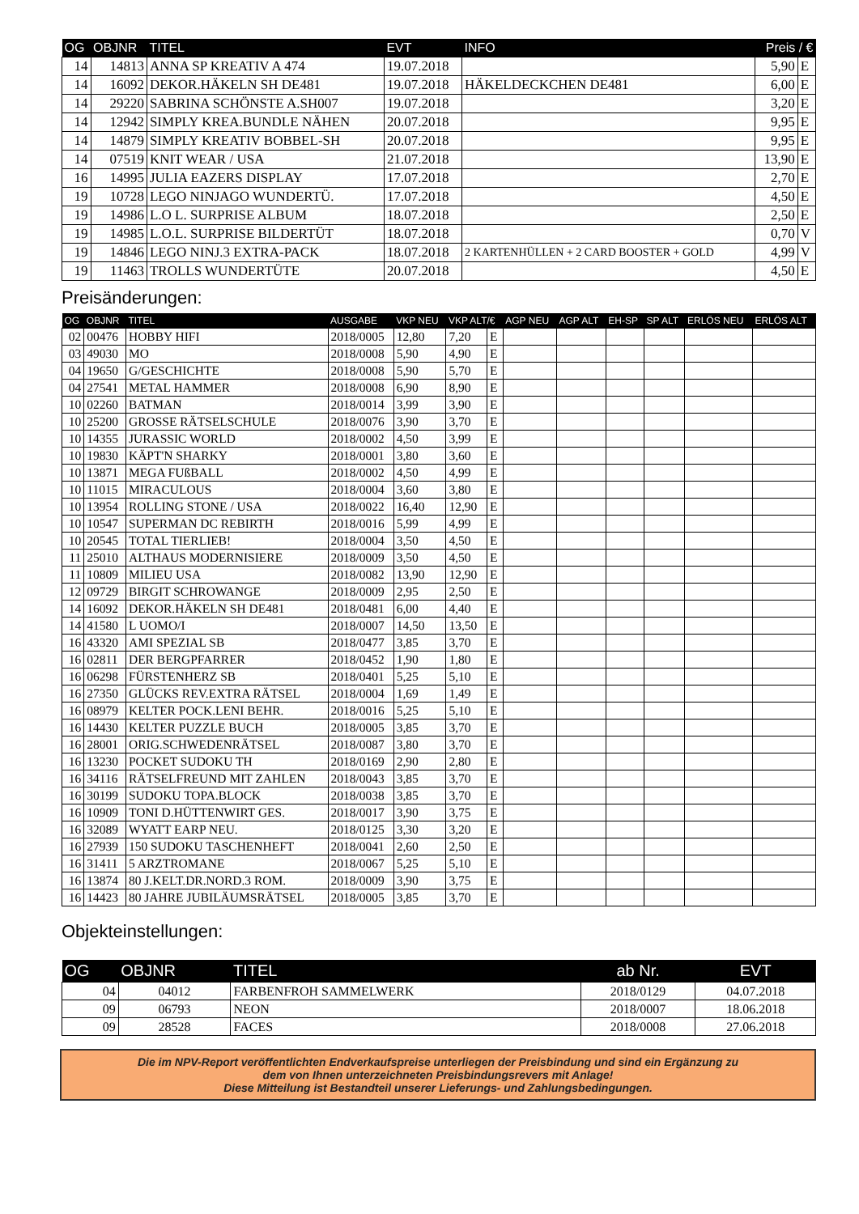| OG | OBJNR | TITEL | EVT | INFO | Preis / € | |
| --- | --- | --- | --- | --- | --- | --- |
| 14 | 14813 | ANNA SP KREATIV A 474 | 19.07.2018 | | 5,90 | E |
| 14 | 16092 | DEKOR.HÄKELN SH DE481 | 19.07.2018 | HÄKELDECKCHEN DE481 | 6,00 | E |
| 14 | 29220 | SABRINA SCHÖNSTE A.SH007 | 19.07.2018 | | 3,20 | E |
| 14 | 12942 | SIMPLY KREA.BUNDLE NÄHEN | 20.07.2018 | | 9,95 | E |
| 14 | 14879 | SIMPLY KREATIV BOBBEL-SH | 20.07.2018 | | 9,95 | E |
| 14 | 07519 | KNIT WEAR / USA | 21.07.2018 | | 13,90 | E |
| 16 | 14995 | JULIA EAZERS DISPLAY | 17.07.2018 | | 2,70 | E |
| 19 | 10728 | LEGO NINJAGO WUNDERTÜ. | 17.07.2018 | | 4,50 | E |
| 19 | 14986 | L.O L. SURPRISE ALBUM | 18.07.2018 | | 2,50 | E |
| 19 | 14985 | L.O.L. SURPRISE BILDERTÜT | 18.07.2018 | | 0,70 | V |
| 19 | 14846 | LEGO NINJ.3 EXTRA-PACK | 18.07.2018 | 2 KARTENHÜLLEN + 2 CARD BOOSTER + GOLD | 4,99 | V |
| 19 | 11463 | TROLLS WUNDERTÜTE | 20.07.2018 | | 4,50 | E |
Preisänderungen:
| OG | OBJNR | TITEL | AUSGABE | VKP NEU | VKP ALT/€ | | AGP NEU | AGP ALT | EH-SP | SP ALT | ERLÖS NEU | ERLÖS ALT |
| --- | --- | --- | --- | --- | --- | --- | --- | --- | --- | --- | --- | --- |
| 02 | 00476 | HOBBY HIFI | 2018/0005 | 12,80 | 7,20 | E | | | | | | |
| 03 | 49030 | MO | 2018/0008 | 5,90 | 4,90 | E | | | | | | |
| 04 | 19650 | G/GESCHICHTE | 2018/0008 | 5,90 | 5,70 | E | | | | | | |
| 04 | 27541 | METAL HAMMER | 2018/0008 | 6,90 | 8,90 | E | | | | | | |
| 10 | 02260 | BATMAN | 2018/0014 | 3,99 | 3,90 | E | | | | | | |
| 10 | 25200 | GROSSE RÄTSELSCHULE | 2018/0076 | 3,90 | 3,70 | E | | | | | | |
| 10 | 14355 | JURASSIC WORLD | 2018/0002 | 4,50 | 3,99 | E | | | | | | |
| 10 | 19830 | KÄPT'N SHARKY | 2018/0001 | 3,80 | 3,60 | E | | | | | | |
| 10 | 13871 | MEGA FUßBALL | 2018/0002 | 4,50 | 4,99 | E | | | | | | |
| 10 | 11015 | MIRACULOUS | 2018/0004 | 3,60 | 3,80 | E | | | | | | |
| 10 | 13954 | ROLLING STONE / USA | 2018/0022 | 16,40 | 12,90 | E | | | | | | |
| 10 | 10547 | SUPERMAN DC REBIRTH | 2018/0016 | 5,99 | 4,99 | E | | | | | | |
| 10 | 20545 | TOTAL TIERLIEB! | 2018/0004 | 3,50 | 4,50 | E | | | | | | |
| 11 | 25010 | ALTHAUS MODERNISIERE | 2018/0009 | 3,50 | 4,50 | E | | | | | | |
| 11 | 10809 | MILIEU USA | 2018/0082 | 13,90 | 12,90 | E | | | | | | |
| 12 | 09729 | BIRGIT SCHROWANGE | 2018/0009 | 2,95 | 2,50 | E | | | | | | |
| 14 | 16092 | DEKOR.HÄKELN SH DE481 | 2018/0481 | 6,00 | 4,40 | E | | | | | | |
| 14 | 41580 | L UOMO/I | 2018/0007 | 14,50 | 13,50 | E | | | | | | |
| 16 | 43320 | AMI SPEZIAL SB | 2018/0477 | 3,85 | 3,70 | E | | | | | | |
| 16 | 02811 | DER BERGPFARRER | 2018/0452 | 1,90 | 1,80 | E | | | | | | |
| 16 | 06298 | FÜRSTENHERZ SB | 2018/0401 | 5,25 | 5,10 | E | | | | | | |
| 16 | 27350 | GLÜCKS REV.EXTRA RÄTSEL | 2018/0004 | 1,69 | 1,49 | E | | | | | | |
| 16 | 08979 | KELTER POCK.LENI BEHR. | 2018/0016 | 5,25 | 5,10 | E | | | | | | |
| 16 | 14430 | KELTER PUZZLE BUCH | 2018/0005 | 3,85 | 3,70 | E | | | | | | |
| 16 | 28001 | ORIG.SCHWEDENRÄTSEL | 2018/0087 | 3,80 | 3,70 | E | | | | | | |
| 16 | 13230 | POCKET SUDOKU TH | 2018/0169 | 2,90 | 2,80 | E | | | | | | |
| 16 | 34116 | RÄTSELFREUND MIT ZAHLEN | 2018/0043 | 3,85 | 3,70 | E | | | | | | |
| 16 | 30199 | SUDOKU TOPA.BLOCK | 2018/0038 | 3,85 | 3,70 | E | | | | | | |
| 16 | 10909 | TONI D.HÜTTENWIRT GES. | 2018/0017 | 3,90 | 3,75 | E | | | | | | |
| 16 | 32089 | WYATT EARP NEU. | 2018/0125 | 3,30 | 3,20 | E | | | | | | |
| 16 | 27939 | 150 SUDOKU TASCHENHEFT | 2018/0041 | 2,60 | 2,50 | E | | | | | | |
| 16 | 31411 | 5 ARZTROMANE | 2018/0067 | 5,25 | 5,10 | E | | | | | | |
| 16 | 13874 | 80 J.KELT.DR.NORD.3 ROM. | 2018/0009 | 3,90 | 3,75 | E | | | | | | |
| 16 | 14423 | 80 JAHRE JUBILÄUMSRÄTSEL | 2018/0005 | 3,85 | 3,70 | E | | | | | | |
Objekteinstellungen:
| OG | OBJNR | TITEL | ab Nr. | EVT |
| --- | --- | --- | --- | --- |
| 04 | 04012 | FARBENFROH SAMMELWERK | 2018/0129 | 04.07.2018 |
| 09 | 06793 | NEON | 2018/0007 | 18.06.2018 |
| 09 | 28528 | FACES | 2018/0008 | 27.06.2018 |
Die im NPV-Report veröffentlichten Endverkaufspreise unterliegen der Preisbindung und sind ein Ergänzung zu
dem von Ihnen unterzeichneten Preisbindungsrevers mit Anlage!
Diese Mitteilung ist Bestandteil unserer Lieferungs- und Zahlungsbedingungen.